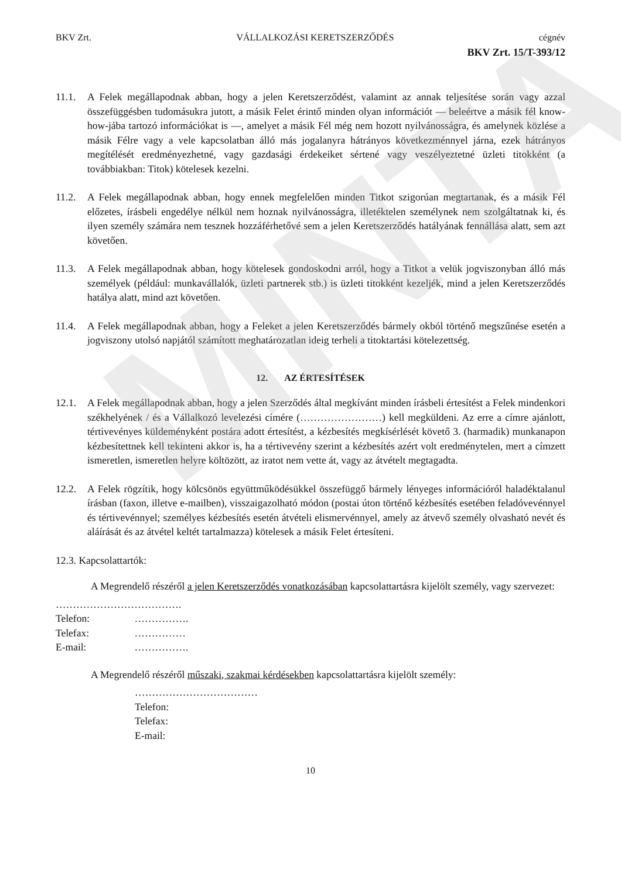MINTA
BKV Zrt. VÁLLALKOZÁSI KERETSZERZŐDÉS cégnév
BKV Zrt. 15/T-393/12
11.1. A Felek megállapodnak abban, hogy a jelen Keretszerződést, valamint az annak teljesítése során vagy azzal összefüggésben tudomásukra jutott, a másik Felet érintő minden olyan információt — beleértve a másik fél know-how-jába tartozó információkat is —, amelyet a másik Fél még nem hozott nyilvánosságra, és amelynek közlése a másik Félre vagy a vele kapcsolatban álló más jogalanyra hátrányos következménnyel járna, ezek hátrányos megítélését eredményezhetné, vagy gazdasági érdekeiket sértené vagy veszélyeztetné üzleti titokként (a továbbiakban: Titok) kötelesek kezelni.
11.2. A Felek megállapodnak abban, hogy ennek megfelelően minden Titkot szigorúan megtartanak, és a másik Fél előzetes, írásbeli engedélye nélkül nem hoznak nyilvánosságra, illetéktelen személynek nem szolgáltatnak ki, és ilyen személy számára nem tesznek hozzáférhetővé sem a jelen Keretszerződés hatályának fennállása alatt, sem azt követően.
11.3. A Felek megállapodnak abban, hogy kötelesek gondoskodni arról, hogy a Titkot a velük jogviszonyban álló más személyek (például: munkavállalók, üzleti partnerek stb.) is üzleti titokként kezeljék, mind a jelen Keretszerződés hatálya alatt, mind azt követően.
11.4. A Felek megállapodnak abban, hogy a Feleket a jelen Keretszerződés bármely okból történő megszűnése esetén a jogviszony utolsó napjától számított meghatározatlan ideig terheli a titoktartási kötelezettség.
12. AZ ÉRTESÍTÉSEK
12.1. A Felek megállapodnak abban, hogy a jelen Szerződés által megkívánt minden írásbeli értesítést a Felek mindenkori székhelyének / és a Vállalkozó levelezési címére (……………………) kell megküldeni. Az erre a címre ajánlott, tértivevényes küldeményként postára adott értesítést, a kézbesítés megkísérlését követő 3. (harmadik) munkanapon kézbesítettnek kell tekinteni akkor is, ha a tértivevény szerint a kézbesítés azért volt eredménytelen, mert a címzett ismeretlen, ismeretlen helyre költözött, az iratot nem vette át, vagy az átvételt megtagadta.
12.2. A Felek rögzítik, hogy kölcsönös együttműködésükkel összefüggő bármely lényeges információról haladéktalanul írásban (faxon, illetve e-mailben), visszaigazolható módon (postai úton történő kézbesítés esetében feladóvevénnyel és tértivevénnyel; személyes kézbesítés esetén átvételi elismervénnyel, amely az átvevő személy olvasható nevét és aláírását és az átvétel keltét tartalmazza) kötelesek a másik Felet értesíteni.
12.3. Kapcsolattartók:
A Megrendelő részéről a jelen Keretszerződés vonatkozásában kapcsolattartásra kijelölt személy, vagy szervezet:
……………………………….
Telefon: …………….
Telefax: ……………
E-mail: …………….
A Megrendelő részéről műszaki, szakmai kérdésekben kapcsolattartásra kijelölt személy:
………………………………
Telefon:
Telefax:
E-mail:
10